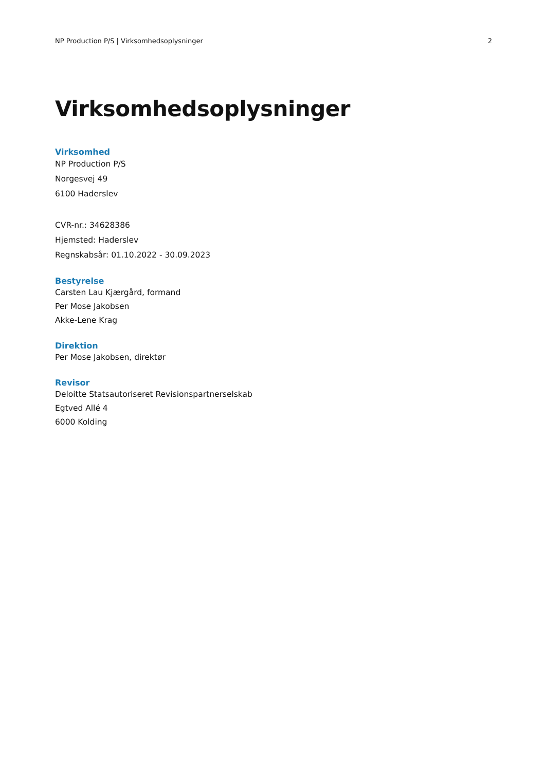NP Production P/S | Virksomhedsoplysninger 2
Virksomhedsoplysninger
Virksomhed
NP Production P/S
Norgesvej 49
6100 Haderslev
CVR-nr.: 34628386
Hjemsted: Haderslev
Regnskabsår: 01.10.2022 - 30.09.2023
Bestyrelse
Carsten Lau Kjærgård, formand
Per Mose Jakobsen
Akke-Lene Krag
Direktion
Per Mose Jakobsen, direktør
Revisor
Deloitte Statsautoriseret Revisionspartnerselskab
Egtved Allé 4
6000 Kolding